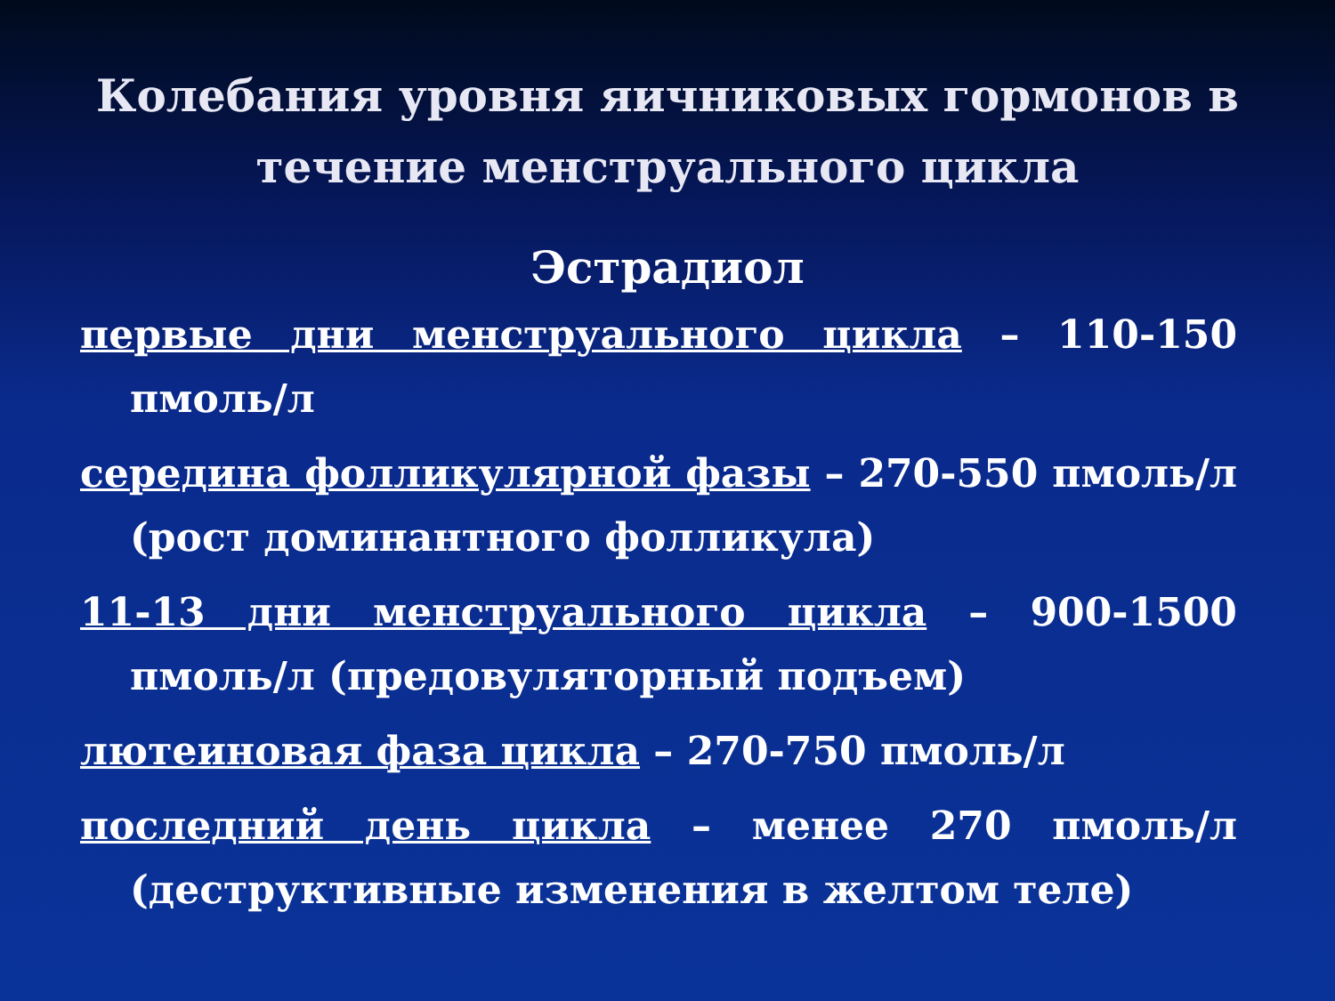Колебания уровня яичниковых гормонов в течение менструального цикла
Эстрадиол
первые дни менструального цикла – 110-150 пмоль/л
середина фолликулярной фазы – 270-550 пмоль/л (рост доминантного фолликула)
11-13 дни менструального цикла – 900-1500 пмоль/л (предовуляторный подъем)
лютеиновая фаза цикла – 270-750 пмоль/л
последний день цикла – менее 270 пмоль/л (деструктивные изменения в желтом теле)